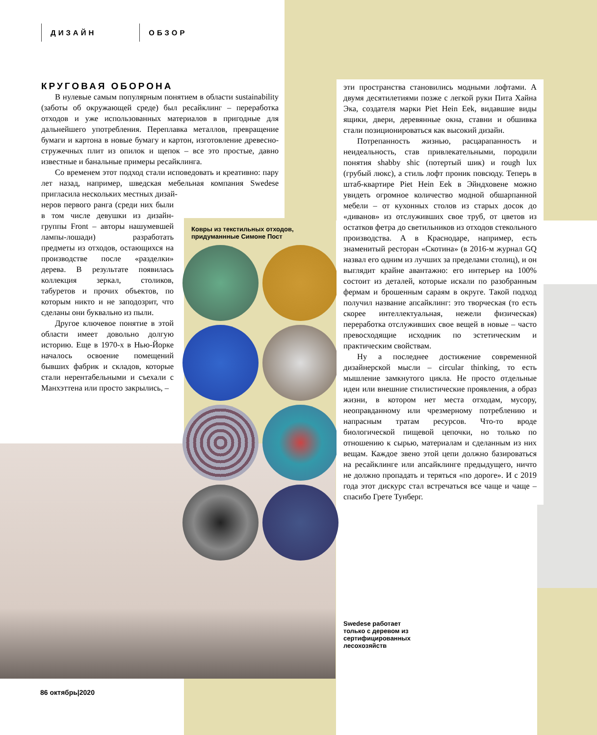ДИЗАЙН ОБЗОР
КРУГОВАЯ ОБОРОНА
В нулевые самым популярным понятием в области sustainability (заботы об окружающей среде) был ресайклинг – переработка отходов и уже использованных материалов в пригодные для дальнейшего употребления. Переплавка металлов, превращение бумаги и картона в новые бумагу и картон, изготовление древесно-стружечных плит из опилок и щепок – все это простые, давно известные и банальные примеры ресайклинга.
Со временем этот подход стали исповедовать и креативно: пару лет назад, например, шведская мебельная компания Swedese пригласила нескольких местных дизай-
неров первого ранга (среди них были в том числе девушки из дизайн-группы Front – авторы нашумевшей лампы-лошади) разработать предметы из отходов, остающихся на производстве после «разделки» дерева. В результате появилась коллекция зеркал, столиков, табуретов и прочих объектов, по которым никто и не заподозрит, что сделаны они буквально из пыли.
Другое ключевое понятие в этой области имеет довольно долгую историю. Еще в 1970-х в Нью-Йорке началось освоение помещений бывших фабрик и складов, которые стали нерентабельными и съехали с Манхэттена или просто закрылись, –
Ковры из текстильных отходов, придуманнные Симоне Пост
эти пространства становились модными лофтами. А двумя десятилетиями позже с легкой руки Пита Хайна Эка, создателя марки Piet Hein Eek, видавшие виды ящики, двери, деревянные окна, ставни и обшивка стали позиционироваться как высокий дизайн.
Потрепанность жизнью, расцарапанность и неидеальность, став привлекательными, породили понятия shabby shic (потертый шик) и rough lux (грубый люкс), а стиль лофт проник повсюду. Теперь в штаб-квартире Piet Hein Eek в Эйндховене можно увидеть огромное количество модной обшарпанной мебели – от кухонных столов из старых досок до «диванов» из отслуживших свое труб, от цветов из остатков фетра до светильников из отходов стекольного производства. А в Краснодаре, например, есть знаменитый ресторан «Скотина» (в 2016-м журнал GQ назвал его одним из лучших за пределами столиц), и он выглядит крайне авантажно: его интерьер на 100% состоит из деталей, которые искали по разобранным фермам и брошенным сараям в округе. Такой подход получил название апсайклинг: это творческая (то есть скорее интеллектуальная, нежели физическая) переработка отслуживших свое вещей в новые – часто превосходящие исходник по эстетическим и практическим свойствам.
Ну а последнее достижение современной дизайнерской мысли – circular thinking, то есть мышление замкнутого цикла. Не просто отдельные идеи или внешние стилистические проявления, а образ жизни, в котором нет места отходам, мусору, неоправданному или чрезмерному потреблению и напрасным тратам ресурсов. Что-то вроде биологической пищевой цепочки, но только по отношению к сырью, материалам и сделанным из них вещам. Каждое звено этой цепи должно базироваться на ресайклинге или апсайклинге предыдущего, ничто не должно пропадать и теряться «по дороге». И с 2019 года этот дискурс стал встречаться все чаще и чаще – спасибо Грете Тунберг.
Swedese работает
только с деревом из
сертифицированных
лесохозяйств
86 октябрь|2020